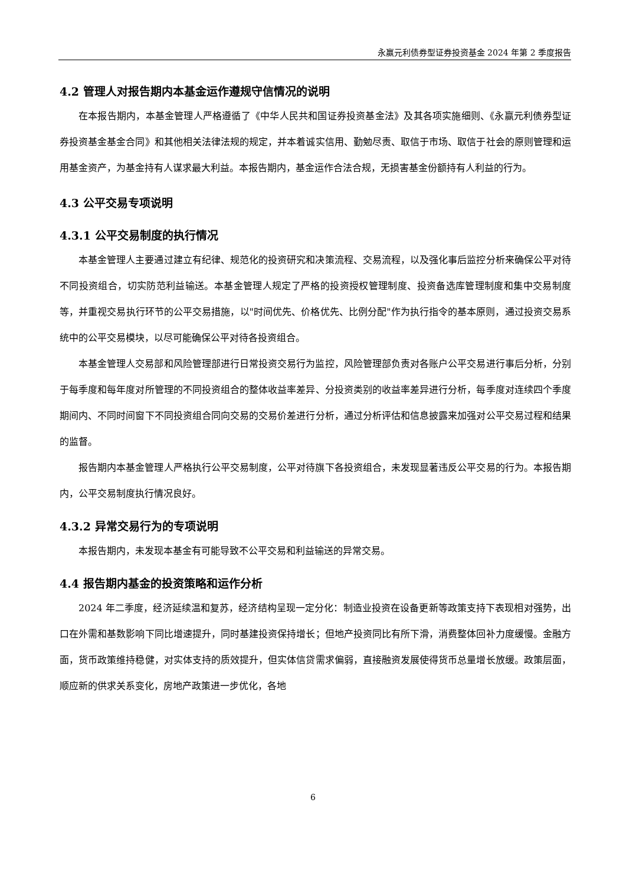永赢元利债券型证券投资基金 2024 年第 2 季度报告
4.2 管理人对报告期内本基金运作遵规守信情况的说明
在本报告期内，本基金管理人严格遵循了《中华人民共和国证券投资基金法》及其各项实施细则、《永赢元利债券型证券投资基金基金合同》和其他相关法律法规的规定，并本着诚实信用、勤勉尽责、取信于市场、取信于社会的原则管理和运用基金资产，为基金持有人谋求最大利益。本报告期内，基金运作合法合规，无损害基金份额持有人利益的行为。
4.3 公平交易专项说明
4.3.1 公平交易制度的执行情况
本基金管理人主要通过建立有纪律、规范化的投资研究和决策流程、交易流程，以及强化事后监控分析来确保公平对待不同投资组合，切实防范利益输送。本基金管理人规定了严格的投资授权管理制度、投资备选库管理制度和集中交易制度等，并重视交易执行环节的公平交易措施，以"时间优先、价格优先、比例分配"作为执行指令的基本原则，通过投资交易系统中的公平交易模块，以尽可能确保公平对待各投资组合。
本基金管理人交易部和风险管理部进行日常投资交易行为监控，风险管理部负责对各账户公平交易进行事后分析，分别于每季度和每年度对所管理的不同投资组合的整体收益率差异、分投资类别的收益率差异进行分析，每季度对连续四个季度期间内、不同时间窗下不同投资组合同向交易的交易价差进行分析，通过分析评估和信息披露来加强对公平交易过程和结果的监督。
报告期内本基金管理人严格执行公平交易制度，公平对待旗下各投资组合，未发现显著违反公平交易的行为。本报告期内，公平交易制度执行情况良好。
4.3.2 异常交易行为的专项说明
本报告期内，未发现本基金有可能导致不公平交易和利益输送的异常交易。
4.4 报告期内基金的投资策略和运作分析
2024 年二季度，经济延续温和复苏，经济结构呈现一定分化：制造业投资在设备更新等政策支持下表现相对强势，出口在外需和基数影响下同比增速提升，同时基建投资保持增长；但地产投资同比有所下滑，消费整体回补力度缓慢。金融方面，货币政策维持稳健，对实体支持的质效提升，但实体信贷需求偏弱，直接融资发展使得货币总量增长放缓。政策层面，顺应新的供求关系变化，房地产政策进一步优化，各地
6